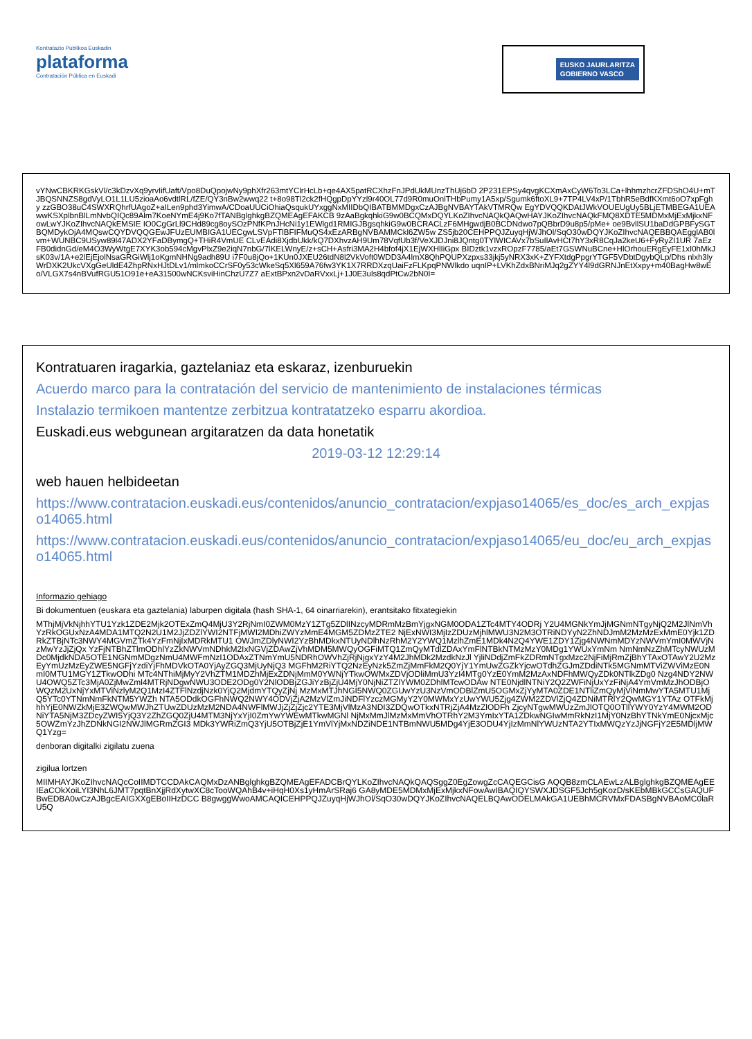Kontratazio Publikoa Euskadin
plataforma
Contratación Pública en Euskadi
EUSKO JAURLARITZA
GOBIERNO VASCO
vYNwCBKRKGskVl/c3kDzvXq9yrvIifUaft/Vpo8DuQpojwNy9phXfr263mtYClrHcLb+qe4AX5patRCXhzFnJPdUkMUnzThUj6bD 2P231EPSy4qvgKCXmAxCyW6To3LCa+lhhmzhcrZFDShO4U+mTJBQSNNZS8gdVyLO1L1LU5zioaAo6vdtlRL/fZE/QY3nBw2wwq22 t+8o98Tl2ck2fHQgpDpYYzl9r40OL77d9R0muOnlTHbPumy1A5xp/Sgumk6ftoXL9+7TP4LV4xP/1TbhR5eBdfKXmt6oO7xpFghy zzGBO38uC4SWXRQhrfUAgoZ+aILen9phd3YimwA/CDoaUUCiOhiaQsqukUYxggNxMIIDbQIBATBMMDgxCzAJBgNVBAYTAkVTMRQw EgYDVQQKDAtJWkVOUEUgUy5BLjETMBEGA1UEAwwKSXplbnBlLmNvbQIQc89Alm7KoeNYmE4j9Ko7fTANBglghkgBZQMEAgEFAKCB 9zAaBgkqhkiG9w0BCQMxDQYLKoZIhvcNAQkQAQwHAYJKoZIhvcNAQkFMQ8XDTE5MDMxMjExMjkxNFowLwYJKoZIhvcNAQkEMSIE IO0CgGrLl9CHd89cg8oySOzPNfKPnJHcNi1y1EWlgd1RMIGJBgsqhkiG9w0BCRACLzF6MHgwdjB0BCDNdwo7pQBbrD9u8p5/pMe+ oe9BvllSU1baDdGPBFySGTBQMDykOjA4MQswCQYDVQQGEwJFUzEUMBIGA1UECgwLSVpFTlBFIFMuQS4xEzARBgNVBAMMCkl6ZW5w ZS5jb20CEHPPQJZuyqHjWJhOl/SqO30wDQYJKoZIhvcNAQEBBQAEgglAB0lvm+WUNBC9USyw89l47ADX2YFaDBymgQ+THiR4VmUE CLvEAdi8XjdbUkk/kQ7DXhvzAH9Um78VqfUb3f/VeXJDJni8JQntg0TYlWICAVx7bSuIlAvHCt7hY3xR8CqJa2keU6+FyRyZI1UR 7aEzFB0didnGd/eM4O3WyWtgE7XYK3ob594cMgvPlxZ9e2iqN7nbG/7lKELWnyE/z+sCH+Asfri3MA2H4bfof4jX1EjWXHlIiGpx BIDztk1vzxROpzF7785/aEt7GSWNuBCne+HlOrhouERgEyFE1xI0hMkJsK03v/1A+e2lEjEjolNsaGRGiWlj1oKgmNHNg9adh89U i7F0u8jQo+1KUn0JXEU26tdN8l2VkVoft0WDD3A4lmX8QhPQUPXzpxs33jkj5yNRX3xK+ZYFXtdgPpgrYTGF5VDbtDgybQLp/Dhs nlxh3lyWrDXK2UkcVXgGeUldE4ZhpRNxHJtDLv1/mlmkoCCrSF0y53cWkeSq5Xl659A76fw3YK1X7RRDXzqUaiFzFLKpqPNWlkdo uqnIP+LVKhZdxBNriMJq2gZYY4l9dGRNJnEtXxpy+m40BagHw8wEo/VLGX7s4nBVufRGU51O91e+eA31500wNCKsviHinChzU7Z7 aExtBPxn2vDaRVxxLj+1J0E3uls8qdPtCw2bN0I=
Kontratuaren iragarkia, gaztelaniaz eta eskaraz, izenburuekin
Acuerdo marco para la contratación del servicio de mantenimiento de instalaciones térmicas
Instalazio termikoen mantentze zerbitzua kontratatzeko esparru akordioa.
Euskadi.eus webgunean argitaratzen da data honetatik
2019-03-12 12:29:14
web hauen helbideetan
https://www.contratacion.euskadi.eus/contenidos/anuncio_contratacion/expjaso14065/es_doc/es_arch_expjaso14065.html
https://www.contratacion.euskadi.eus/contenidos/anuncio_contratacion/expjaso14065/eu_doc/eu_arch_expjaso14065.html
Informazio gehiago
Bi dokumentuen (euskara eta gaztelania) laburpen digitala (hash SHA-1, 64 oinarriarekin), erantsitako fitxategiekin
MThjMjVkNjhhYTU1Yzk1ZDE2Mjk2OTExZmQ4MjU3Y2RjNmI0ZWM0MzY1ZTg5ZDlINzcyMDRmMzBmYjgxNGM0ODA1ZTc4MTY4ODRj Y2U4MGNkYmJjMGNmNTgyNjQ2M2JlNmVhYzRkOGUxNzA4MDA1MTQ2N2U1M2JjZDZlYWI2NTFjMWI2MDhiZWYzMmE4MGM5ZDMzZTE2 NjExNWI3MjIzZDUzMjhlMWU3N2M3OTRiNDYyN2ZhNDJmM2MzMzExMmE0Yjk1ZDRkZTBjNTc3NWY4MGVmZTk4YzFmNjIxMDRkMTU1 OWJmZDlyNWI2YzBhMDkxNTUyNDlhNzRhM2Y2YWQ1MzlhZmE1MDk4N2Q4YWE1ZDY1Zjg4NWNmMDYzNWVmYmI0MWVjNzMwYzJjZjQx YzFjNTBhZTlmODhlYzZkNWVmNDhkM2IxNGVjZDAwZjVhMDM5MWQyOGFiMTQ1ZmQyMTdlZDAxYmFlNTBkNTMzMzY0MDg1YWUxYmNm NmNmNzZhMTcyNWUzMDc0MjdkNDA5OTE1NGNmMDgzNmU4MWFmNzI1ODAxZTNmYmU5NDRhOWVhZjRjNjgxYzY4M2JhMDk2MzdkNzJl YjliNDdjZmFkZDRmNTgxMzc2NjFiMjRmZjBhYTAxOTAwY2U2MzEyYmUzMzEyZWE5NGFjYzdiYjFhMDVkOTA0YjAyZGQ3MjUyNjQ3 MGFhM2RiYTQ2NzEyNzk5ZmZjMmFkM2Q0YjY1YmUwZGZkYjcwOTdhZGJmZDdiNTk5MGNmMTViZWViMzE0NmI0MTU1MGY1ZTkwODhi MTc4NThiMjMyY2VhZTM1MDZhMjExZDNjMmM0YWNjYTkwOWMxZDVjODliMmU3YzI4MTg0YzE0YmM2MzAxNDFhMWQyZDk0NTlkZDg0 Nzg4NDY2NWU4OWQ5ZTc3MjA0ZjMwZml4MTRjNDgwNWU3ODE2ODg0Y2NlODBjZGJiYzBjZjU4MjY0NjNiZTZlYWM0ZDhlMTcwODAw NTE0NjdlNTNiY2Q2ZWFiNjUxYzFiNjA4YmVmMzJhODBjOWQzM2UxNjYxMTViNzlyM2Q1MzI4ZTFlNzdjNzk0YjQ2MjdmYTQyZjNj MzMxMTJhNGI5NWQ0ZGUwYzU3NzVmODBlZmU5OGMxZjYyMTA0ZDE1NTliZmQyMjViNmMwYTA5MTU1MjQ5YTc0YTNmNmFkNTM5YWZh NTA5ODdkOGFhNWQ2NWY4ODVjZjA2MzVlZmJiNDFlYzczMGMyY2Y0MWMxYzUwYWU5Zjg4ZWM2ZDVlZjQ4ZDNiMTRlY2QwMGY1YTAz OTFkMjhhYjE0NWZkMjE3ZWQwMWJhZTUwZDUzMzM2NDA4NWFlMWJjZjZjZjc2YTE3MjVlMzA3NDI3ZDQwOTkxNTRjZjA4MzZlODFh ZjcyNTgwMWUzZmJlOTQ0OTllYWY0YzY4MWM2ODNiYTA5NjM3ZDcyZWI5YjQ3Y2ZhZGQ0ZjU4MTM3NjYxYjI0ZmYwYWEwMTkwMGNl NjMxMmJlMzMxMmVhOTRhY2M3YmIxYTA1ZDkwNGIwMmRkNzI1MjY0NzBhYTNkYmE0NjcxMjc5OWZmYzJhZDNkNGI2NWJlMGRmZGI3 MDk3YWRiZmQ3YjU5OTBjZjE1YmVlYjMxNDZiNDE1NTBmNWU5MDg4YjE3ODU4YjIzMmNlYWUzNTA2YTIxMWQzYzJjNGFjY2E5MDljMWQ1Yzg=
denboran digitalki zigilatu zuena
zigilua lortzen
MIIMHAYJKoZIhvcNAQcCoIIMDTCCDAkCAQMxDzANBglghkgBZQMEAgEFADCBrQYLKoZIhvcNAQkQAQSggZ0EgZowgZcCAQEGCisG AQQB8zmCLAEwLzALBglghkgBZQMEAgEEIEaCOkXoiLYI3NhL6JMT7pqtBnXjjRdXytwXC8cTooWQAhB4v+iHqH0Xs1yHmArSRaj6 GA8yMDE5MDMxMjExMjkxNFowAwIBAQIQYSWXJDSGF5Jch5gKozD/sKEbMBkGCCsGAQUFBwEDBA0wCzAJBgcEAIGXXgEBoIIHzDCC B8gwggWwoAMCAQICEHPPQJZuyqHjWJhOl/SqO30wDQYJKoZIhvcNAQELBQAwODELMAkGA1UEBhMCRVMxFDASBgNVBAoMC0laRU5Q